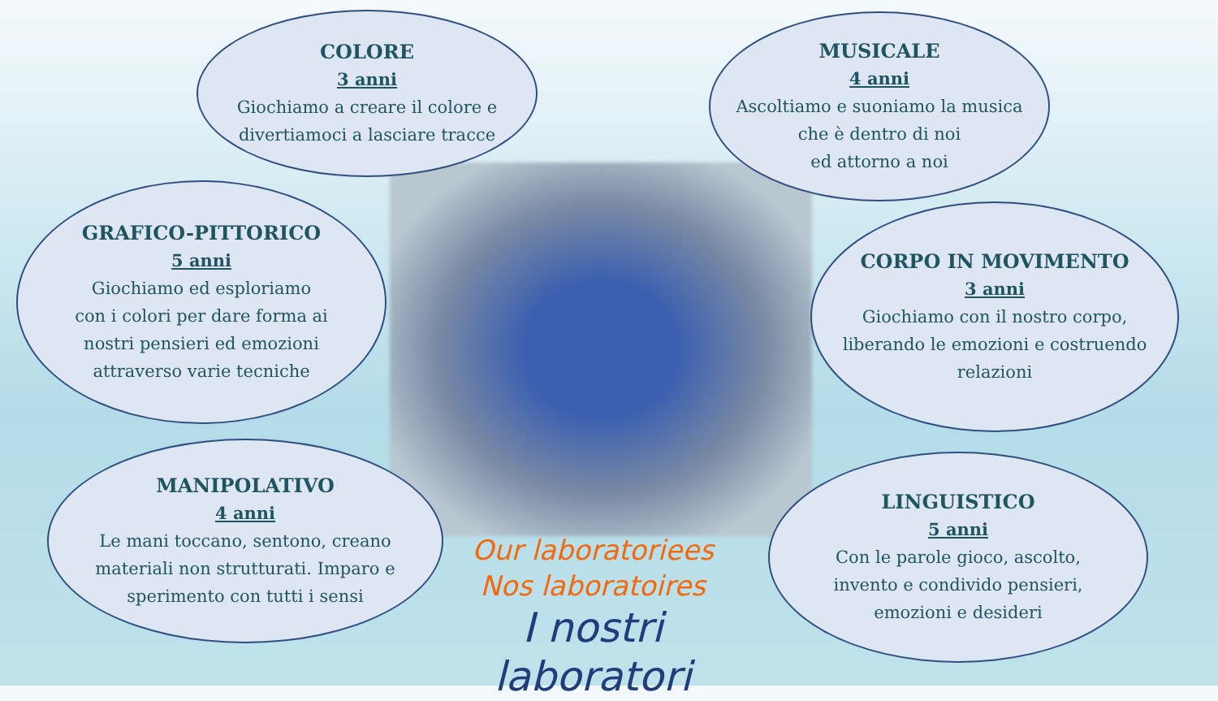COLORE
3 anni
Giochiamo a creare il colore e
divertiamoci a lasciare tracce
MUSICALE
4 anni
Ascoltiamo e suoniamo la musica
che è dentro di noi
ed attorno a noi
GRAFICO-PITTORICO
5 anni
Giochiamo ed esploriamo
con i colori per dare forma ai
nostri pensieri ed emozioni
attraverso varie tecniche
CORPO IN MOVIMENTO
3 anni
Giochiamo con il nostro corpo,
liberando le emozioni e costruendo
relazioni
MANIPOLATIVO
4 anni
Le mani toccano, sentono, creano
materiali non strutturati. Imparo e
sperimento con tutti i sensi
Our laboratoriees
Nos laboratoires
I nostri laboratori
LINGUISTICO
5 anni
Con le parole gioco, ascolto,
invento e condivido pensieri,
emozioni e desideri